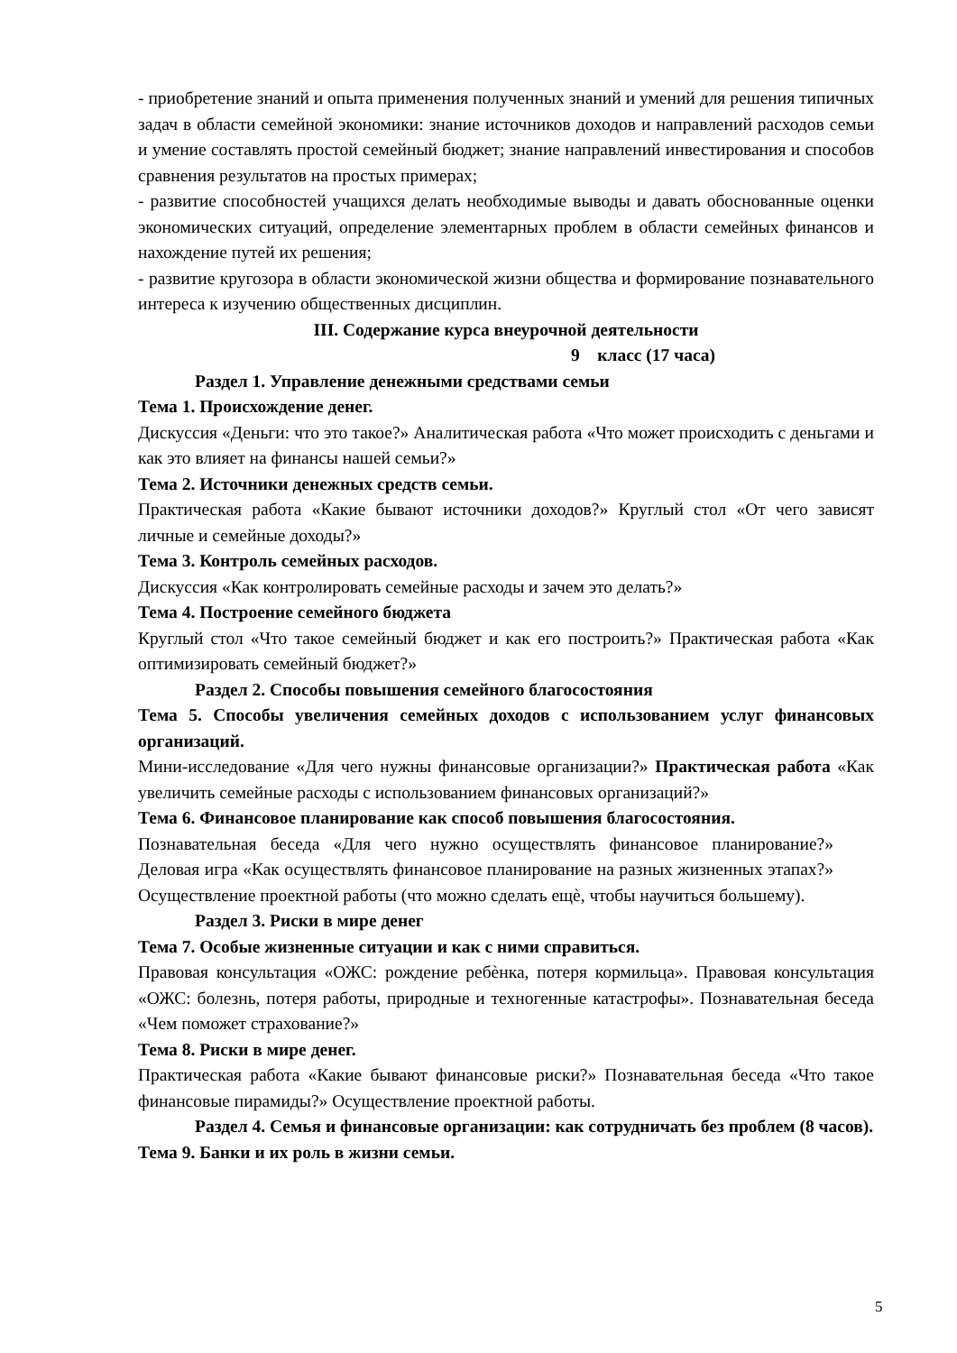- приобретение знаний и опыта применения полученных знаний и умений для решения типичных задач в области семейной экономики: знание источников доходов и направлений расходов семьи и умение составлять простой семейный бюджет; знание направлений инвестирования и способов сравнения результатов на простых примерах;
- развитие способностей учащихся делать необходимые выводы и давать обоснованные оценки экономических ситуаций, определение элементарных проблем в области семейных финансов и нахождение путей их решения;
- развитие кругозора в области экономической жизни общества и формирование познавательного интереса к изучению общественных дисциплин.
III. Содержание курса внеурочной деятельности
9 класс (17 часа)
Раздел 1. Управление денежными средствами семьи
Тема 1. Происхождение денег.
Дискуссия «Деньги: что это такое?» Аналитическая работа «Что может происходить с деньгами и как это влияет на финансы нашей семьи?»
Тема 2. Источники денежных средств семьи.
Практическая работа «Какие бывают источники доходов?» Круглый стол «От чего зависят личные и семейные доходы?»
Тема 3. Контроль семейных расходов.
Дискуссия «Как контролировать семейные расходы и зачем это делать?»
Тема 4. Построение семейного бюджета
Круглый стол «Что такое семейный бюджет и как его построить?» Практическая работа «Как оптимизировать семейный бюджет?»
Раздел 2. Способы повышения семейного благосостояния
Тема 5. Способы увеличения семейных доходов с использованием услуг финансовых организаций.
Мини-исследование «Для чего нужны финансовые организации?» Практическая работа «Как увеличить семейные расходы с использованием финансовых организаций?»
Тема 6. Финансовое планирование как способ повышения благосостояния.
Познавательная беседа «Для чего нужно осуществлять финансовое планирование?» Деловая игра «Как осуществлять финансовое планирование на разных жизненных этапах?» Осуществление проектной работы (что можно сделать ещѐ, чтобы научиться большему).
Раздел 3. Риски в мире денег
Тема 7. Особые жизненные ситуации и как с ними справиться.
Правовая консультация «ОЖС: рождение ребѐнка, потеря кормильца». Правовая консультация «ОЖС: болезнь, потеря работы, природные и техногенные катастрофы». Познавательная беседа «Чем поможет страхование?»
Тема 8. Риски в мире денег.
Практическая работа «Какие бывают финансовые риски?» Познавательная беседа «Что такое финансовые пирамиды?» Осуществление проектной работы.
Раздел 4. Семья и финансовые организации: как сотрудничать без проблем (8 часов).
Тема 9. Банки и их роль в жизни семьи.
5